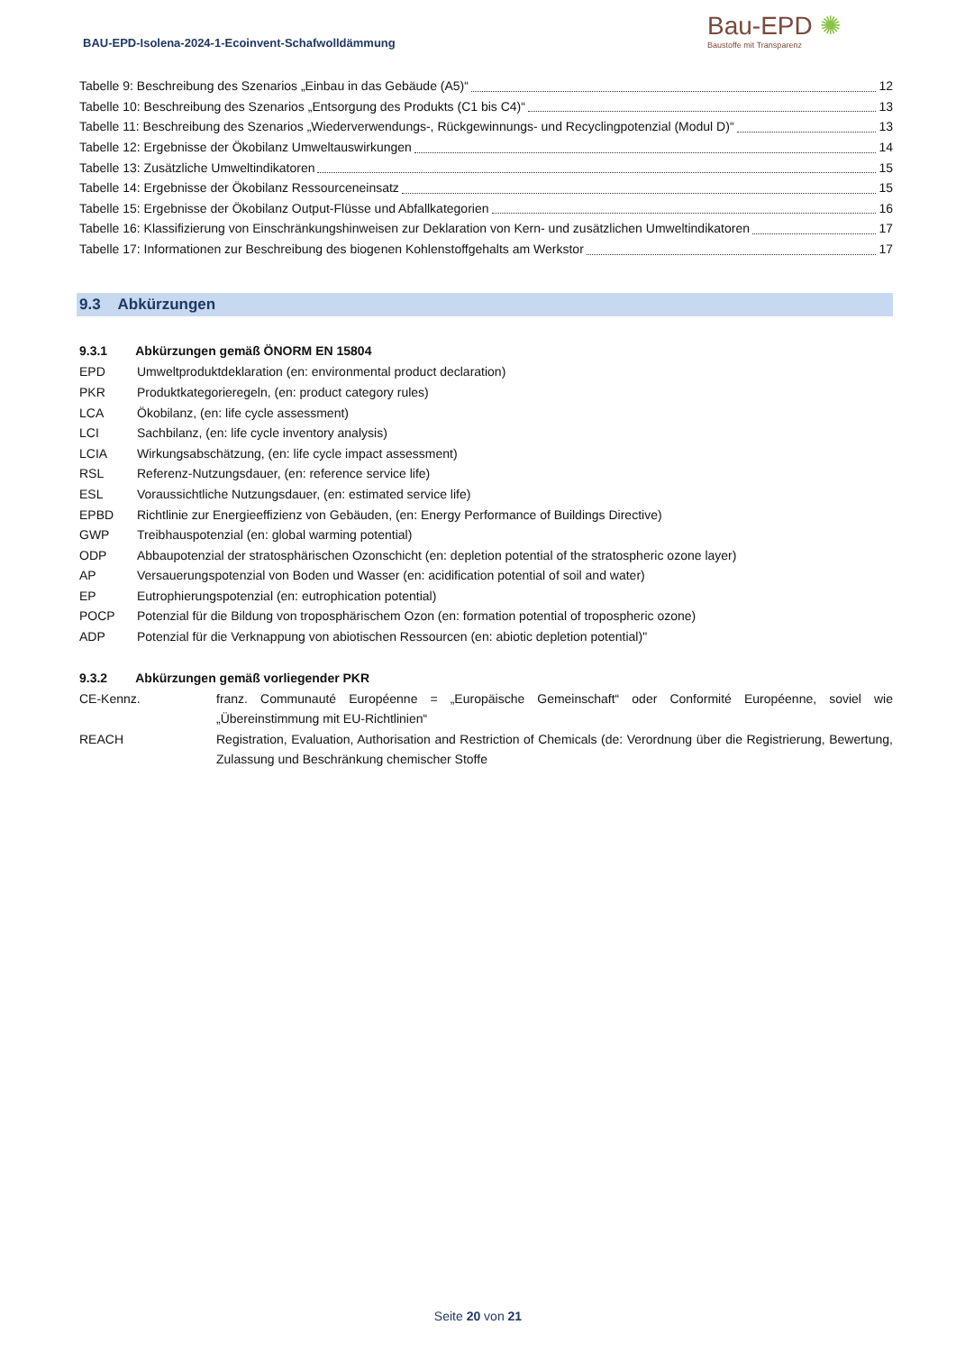BAU-EPD-Isolena-2024-1-Ecoinvent-Schafwolldämmung
Bau-EPD ✺
Baustoffe mit Transparenz
Tabelle 9: Beschreibung des Szenarios „Einbau in das Gebäude (A5)“ 12
Tabelle 10: Beschreibung des Szenarios „Entsorgung des Produkts (C1 bis C4)“ 13
Tabelle 11: Beschreibung des Szenarios „Wiederverwendungs-, Rückgewinnungs- und Recyclingpotenzial (Modul D)“ 13
Tabelle 12: Ergebnisse der Ökobilanz Umweltauswirkungen 14
Tabelle 13: Zusätzliche Umweltindikatoren 15
Tabelle 14: Ergebnisse der Ökobilanz Ressourceneinsatz 15
Tabelle 15: Ergebnisse der Ökobilanz Output-Flüsse und Abfallkategorien 16
Tabelle 16: Klassifizierung von Einschränkungshinweisen zur Deklaration von Kern- und zusätzlichen Umweltindikatoren 17
Tabelle 17: Informationen zur Beschreibung des biogenen Kohlenstoffgehalts am Werkstor 17
9.3 Abkürzungen
9.3.1 Abkürzungen gemäß ÖNORM EN 15804
EPD Umweltproduktdeklaration (en: environmental product declaration)
PKR Produktkategorieregeln, (en: product category rules)
LCA Ökobilanz, (en: life cycle assessment)
LCI Sachbilanz, (en: life cycle inventory analysis)
LCIA Wirkungsabschätzung, (en: life cycle impact assessment)
RSL Referenz-Nutzungsdauer, (en: reference service life)
ESL Voraussichtliche Nutzungsdauer, (en: estimated service life)
EPBD Richtlinie zur Energieeffizienz von Gebäuden, (en: Energy Performance of Buildings Directive)
GWP Treibhauspotenzial (en: global warming potential)
ODP Abbaupotenzial der stratosphärischen Ozonschicht (en: depletion potential of the stratospheric ozone layer)
AP Versauerungspotenzial von Boden und Wasser (en: acidification potential of soil and water)
EP Eutrophierungspotenzial (en: eutrophication potential)
POCP Potenzial für die Bildung von troposphärischem Ozon (en: formation potential of tropospheric ozone)
ADP Potenzial für die Verknappung von abiotischen Ressourcen (en: abiotic depletion potential)"
9.3.2 Abkürzungen gemäß vorliegender PKR
CE-Kennz. franz. Communauté Européenne = „Europäische Gemeinschaft“ oder Conformité Européenne, soviel wie „Übereinstimmung mit EU-Richtlinien“
REACH Registration, Evaluation, Authorisation and Restriction of Chemicals (de: Verordnung über die Registrierung, Bewertung, Zulassung und Beschränkung chemischer Stoffe
Seite 20 von 21